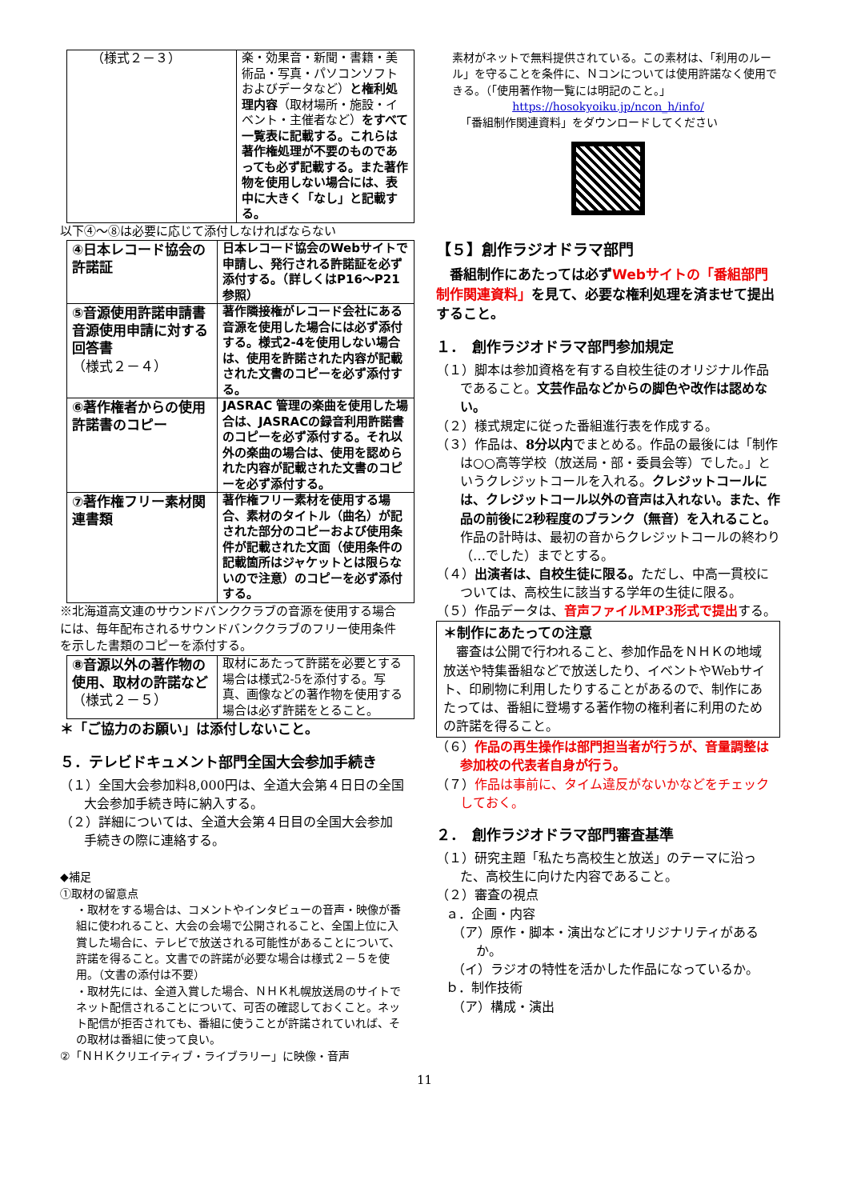| （様式２－３） | 楽・効果音・新聞・書籍・美術品・写真・パソコンソフトおよびデータなど） と権利処理内容 （取材場所・施設・イベント・主催者など） をすべて一覧表に記載する。これらは著作権処理が不要のものであっても必ず記載する。また著作物を使用しない場合には、表中に大きく「なし」と記載する。 |
以下④～⑧は必要に応じて添付しなければならない
| ④日本レコード協会の許諾証 | 日本レコード協会のWebサイトで申請し、発行される許諾証を必ず添付する。（詳しくはP16～P21参照） |
| ⑤音源使用許諾申請書 音源使用申請に対する回答書 （様式２－４） | 著作隣接権がレコード会社にある音源を使用した場合には必ず添付する。様式2-4を使用しない場合は、使用を許諾された内容が記載された文書のコピーを必ず添付する。 |
| ⑥著作権者からの使用許諾書のコピー | JASRAC 管理の楽曲を使用した場合は、JASRACの録音利用許諾書のコピーを必ず添付する。それ以外の楽曲の場合は、使用を認められた内容が記載された文書のコピーを必ず添付する。 |
| ⑦著作権フリー素材関連書類 | 著作権フリー素材を使用する場合、素材のタイトル（曲名）が記された部分のコピーおよび使用条件が記載された文面（使用条件の記載箇所はジャケットとは限らないので注意）のコピーを必ず添付する。 |
※北海道高文連のサウンドバンククラブの音源を使用する場合には、毎年配布されるサウンドバンククラブのフリー使用条件を示した書類のコピーを添付する。
| ⑧音源以外の著作物の使用、取材の許諾など （様式２－５） | 取材にあたって許諾を必要とする場合は様式2-5を添付する。写真、画像などの著作物を使用する場合は必ず許諾をとること。 |
＊「ご協力のお願い」は添付しないこと。
５．テレビドキュメント部門全国大会参加手続き
（１）全国大会参加料8,000円は、全道大会第４日日の全国大会参加手続き時に納入する。
（２）詳細については、全道大会第４日目の全国大会参加手続きの際に連絡する。
◆補足
①取材の留意点
・取材をする場合は、コメントやインタビューの音声・映像が番組に使われること、大会の会場で公開されること、全国上位に入賞した場合に、テレビで放送される可能性があることについて、許諾を得ること。文書での許諾が必要な場合は様式２－５を使用。（文書の添付は不要）
・取材先には、全道入賞した場合、ＮＨＫ札幌放送局のサイトでネット配信されることについて、可否の確認しておくこと。ネット配信が拒否されても、番組に使うことが許諾されていれば、その取材は番組に使って良い。
②「ＮＨＫクリエイティブ・ライブラリー」に映像・音声
素材がネットで無料提供されている。この素材は、「利用のルール」を守ることを条件に、Ｎコンについては使用許諾なく使用できる。（「使用著作物一覧には明記のこと。」
https://hosokyoiku.jp/ncon_h/info/
「番組制作関連資料」をダウンロードしてください
【５】創作ラジオドラマ部門
　番組制作にあたっては必ずWebサイトの「番組部門制作関連資料」を見て、必要な権利処理を済ませて提出すること。
１．　創作ラジオドラマ部門参加規定
（１）脚本は参加資格を有する自校生徒のオリジナル作品であること。文芸作品などからの脚色や改作は認めない。
（２）様式規定に従った番組進行表を作成する。
（３）作品は、8分以内でまとめる。作品の最後には「制作は○○高等学校（放送局・部・委員会等）でした。」というクレジットコールを入れる。クレジットコールには、クレジットコール以外の音声は入れない。また、作品の前後に2秒程度のブランク（無音）を入れること。作品の計時は、最初の音からクレジットコールの終わり（…でした）までとする。
（４）出演者は、自校生徒に限る。ただし、中高一貫校については、高校生に該当する学年の生徒に限る。
（５）作品データは、音声ファイルMP3形式で提出する。
＊制作にあたっての注意
　審査は公開で行われること、参加作品をＮＨＫの地域放送や特集番組などで放送したり、イベントやWebサイト、印刷物に利用したりすることがあるので、制作にあたっては、番組に登場する著作物の権利者に利用のための許諾を得ること。
（６）作品の再生操作は部門担当者が行うが、音量調整は参加校の代表者自身が行う。
（７）作品は事前に、タイム違反がないかなどをチェックしておく。
２．　創作ラジオドラマ部門審査基準
（１）研究主題「私たち高校生と放送」のテーマに沿った、高校生に向けた内容であること。
（２）審査の視点
ａ．企画・内容
（ア）原作・脚本・演出などにオリジナリティがあるか。
（イ）ラジオの特性を活かした作品になっているか。
ｂ．制作技術
（ア）構成・演出
11